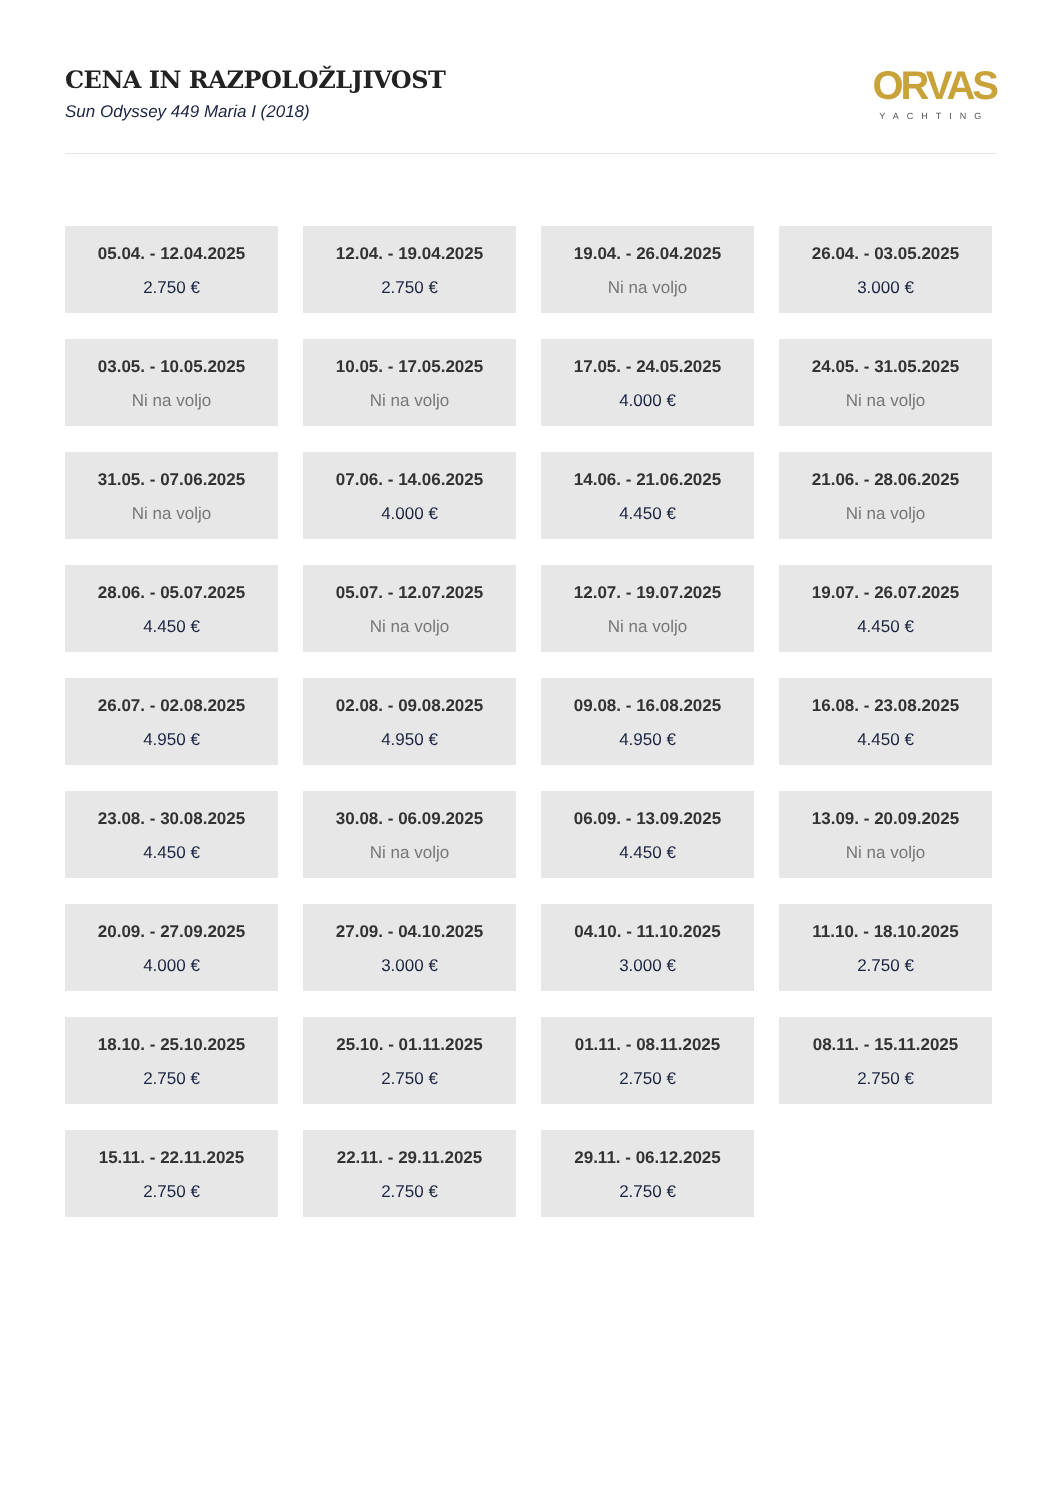CENA IN RAZPOLOŽLJIVOST
Sun Odyssey 449 Maria I (2018)
ORVAS
YACHTING
05.04. - 12.04.2025
2.750 €
12.04. - 19.04.2025
2.750 €
19.04. - 26.04.2025
Ni na voljo
26.04. - 03.05.2025
3.000 €
03.05. - 10.05.2025
Ni na voljo
10.05. - 17.05.2025
Ni na voljo
17.05. - 24.05.2025
4.000 €
24.05. - 31.05.2025
Ni na voljo
31.05. - 07.06.2025
Ni na voljo
07.06. - 14.06.2025
4.000 €
14.06. - 21.06.2025
4.450 €
21.06. - 28.06.2025
Ni na voljo
28.06. - 05.07.2025
4.450 €
05.07. - 12.07.2025
Ni na voljo
12.07. - 19.07.2025
Ni na voljo
19.07. - 26.07.2025
4.450 €
26.07. - 02.08.2025
4.950 €
02.08. - 09.08.2025
4.950 €
09.08. - 16.08.2025
4.950 €
16.08. - 23.08.2025
4.450 €
23.08. - 30.08.2025
4.450 €
30.08. - 06.09.2025
Ni na voljo
06.09. - 13.09.2025
4.450 €
13.09. - 20.09.2025
Ni na voljo
20.09. - 27.09.2025
4.000 €
27.09. - 04.10.2025
3.000 €
04.10. - 11.10.2025
3.000 €
11.10. - 18.10.2025
2.750 €
18.10. - 25.10.2025
2.750 €
25.10. - 01.11.2025
2.750 €
01.11. - 08.11.2025
2.750 €
08.11. - 15.11.2025
2.750 €
15.11. - 22.11.2025
2.750 €
22.11. - 29.11.2025
2.750 €
29.11. - 06.12.2025
2.750 €